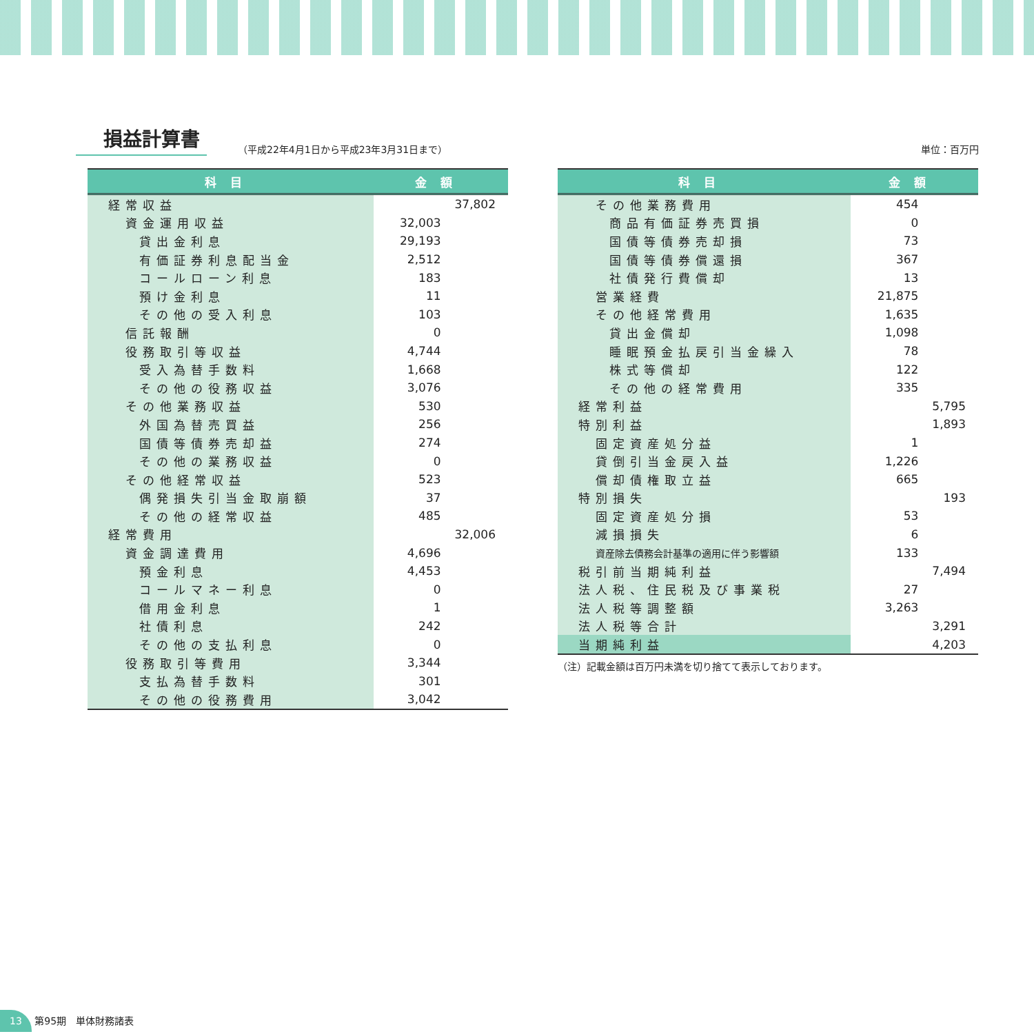損益計算書
（平成22年4月1日から平成23年3月31日まで） 単位：百万円
| 科目 | 金額 | |
| --- | --- | --- |
| 経常収益 | | 37,802 |
| 資金運用収益 | 32,003 | |
| 貸出金利息 | 29,193 | |
| 有価証券利息配当金 | 2,512 | |
| コールローン利息 | 183 | |
| 預け金利息 | 11 | |
| その他の受入利息 | 103 | |
| 信託報酬 | 0 | |
| 役務取引等収益 | 4,744 | |
| 受入為替手数料 | 1,668 | |
| その他の役務収益 | 3,076 | |
| その他業務収益 | 530 | |
| 外国為替売買益 | 256 | |
| 国債等債券売却益 | 274 | |
| その他の業務収益 | 0 | |
| その他経常収益 | 523 | |
| 偶発損失引当金取崩額 | 37 | |
| その他の経常収益 | 485 | |
| 経常費用 | | 32,006 |
| 資金調達費用 | 4,696 | |
| 預金利息 | 4,453 | |
| コールマネー利息 | 0 | |
| 借用金利息 | 1 | |
| 社債利息 | 242 | |
| その他の支払利息 | 0 | |
| 役務取引等費用 | 3,344 | |
| 支払為替手数料 | 301 | |
| その他の役務費用 | 3,042 | |
| 科目 | 金額 | |
| --- | --- | --- |
| その他業務費用 | 454 | |
| 商品有価証券売買損 | 0 | |
| 国債等債券売却損 | 73 | |
| 国債等債券償還損 | 367 | |
| 社債発行費償却 | 13 | |
| 営業経費 | 21,875 | |
| その他経常費用 | 1,635 | |
| 貸出金償却 | 1,098 | |
| 睡眠預金払戻引当金繰入 | 78 | |
| 株式等償却 | 122 | |
| その他の経常費用 | 335 | |
| 経常利益 | | 5,795 |
| 特別利益 | | 1,893 |
| 固定資産処分益 | 1 | |
| 貸倒引当金戻入益 | 1,226 | |
| 償却債権取立益 | 665 | |
| 特別損失 | | 193 |
| 固定資産処分損 | 53 | |
| 減損損失 | 6 | |
| 資産除去債務会計基準の適用に伴う影響額 | 133 | |
| 税引前当期純利益 | | 7,494 |
| 法人税、住民税及び事業税 | 27 | |
| 法人税等調整額 | 3,263 | |
| 法人税等合計 | | 3,291 |
| 当期純利益 | | 4,203 |
（注）記載金額は百万円未満を切り捨てて表示しております。
13 第95期　単体財務諸表